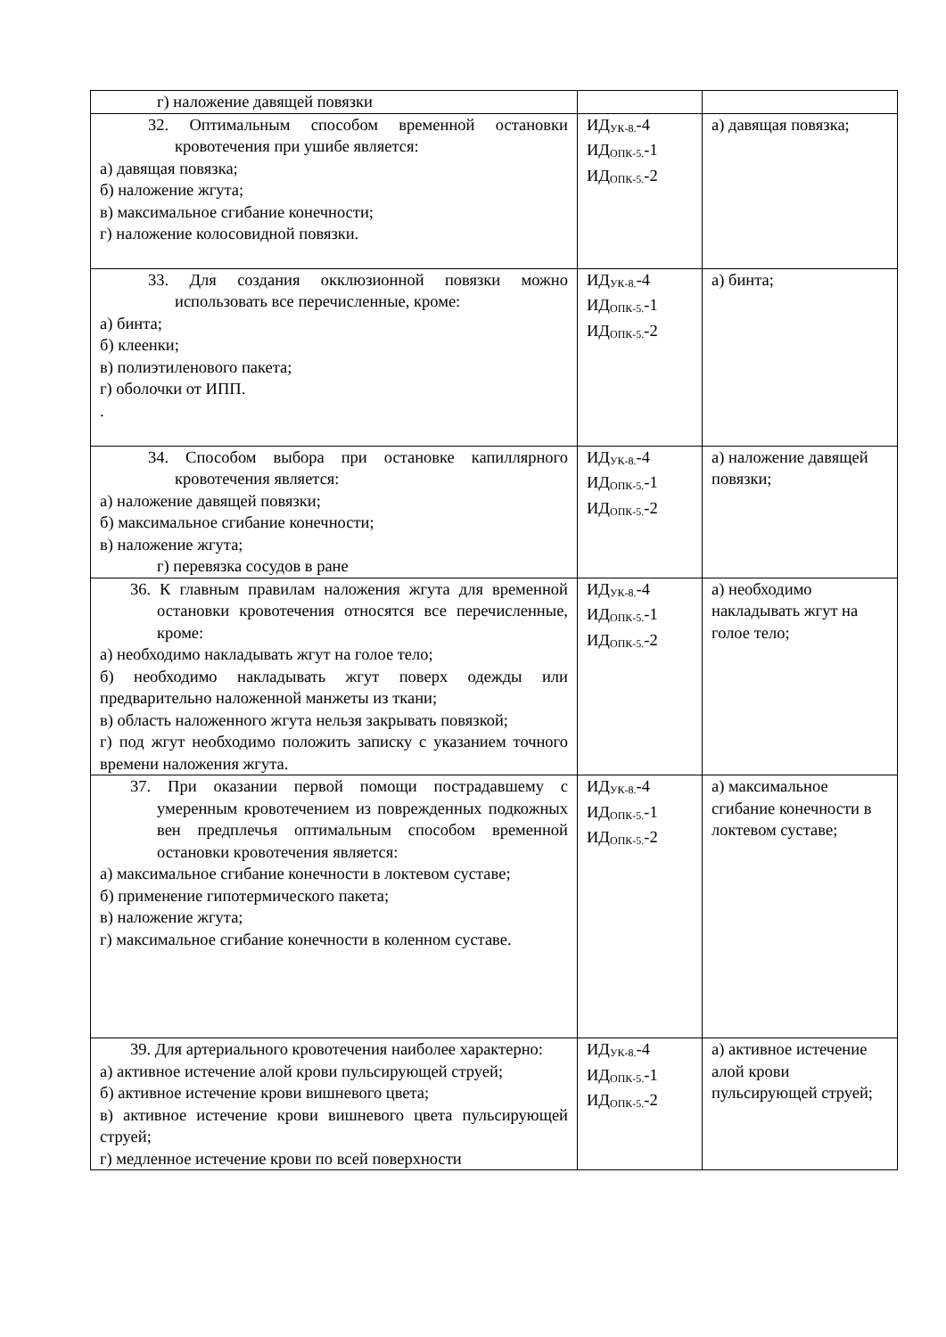| г) наложение давящей повязки | | |
| 32. Оптимальным способом временной остановки кровотечения при ушибе является: а) давящая повязка; б) наложение жгута; в) максимальное сгибание конечности; г) наложение колосовидной повязки. | ИД<sub>УК-8.</sub>-4 ИД<sub>ОПК-5.</sub>-1 ИД<sub>ОПК-5.</sub>-2 | а) давящая повязка; |
| 33. Для создания окклюзионной повязки можно использовать все перечисленные, кроме: а) бинта; б) клеенки; в) полиэтиленового пакета; г) оболочки от ИПП. . | ИД<sub>УК-8.</sub>-4 ИД<sub>ОПК-5.</sub>-1 ИД<sub>ОПК-5.</sub>-2 | а) бинта; |
| 34. Способом выбора при остановке капиллярного кровотечения является: а) наложение давящей повязки; б) максимальное сгибание конечности; в) наложение жгута; г) перевязка сосудов в ране | ИД<sub>УК-8.</sub>-4 ИД<sub>ОПК-5.</sub>-1 ИД<sub>ОПК-5.</sub>-2 | а) наложение давящей повязки; |
| 36. К главным правилам наложения жгута для временной остановки кровотечения относятся все перечисленные, кроме: а) необходимо накладывать жгут на голое тело; б) необходимо накладывать жгут поверх одежды или предварительно наложенной манжеты из ткани; в) область наложенного жгута нельзя закрывать повязкой; г) под жгут необходимо положить записку с указанием точного времени наложения жгута. | ИД<sub>УК-8.</sub>-4 ИД<sub>ОПК-5.</sub>-1 ИД<sub>ОПК-5.</sub>-2 | а) необходимо накладывать жгут на голое тело; |
| 37. При оказании первой помощи пострадавшему с умеренным кровотечением из поврежденных подкожных вен предплечья оптимальным способом временной остановки кровотечения является: а) максимальное сгибание конечности в локтевом суставе; б) применение гипотермического пакета; в) наложение жгута; г) максимальное сгибание конечности в коленном суставе. | ИД<sub>УК-8.</sub>-4 ИД<sub>ОПК-5.</sub>-1 ИД<sub>ОПК-5.</sub>-2 | а) максимальное сгибание конечности в локтевом суставе; |
| 39. Для артериального кровотечения наиболее характерно: а) активное истечение алой крови пульсирующей струей; б) активное истечение крови вишневого цвета; в) активное истечение крови вишневого цвета пульсирующей струей; г) медленное истечение крови по всей поверхности | ИД<sub>УК-8.</sub>-4 ИД<sub>ОПК-5.</sub>-1 ИД<sub>ОПК-5.</sub>-2 | а) активное истечение алой крови пульсирующей струей; |